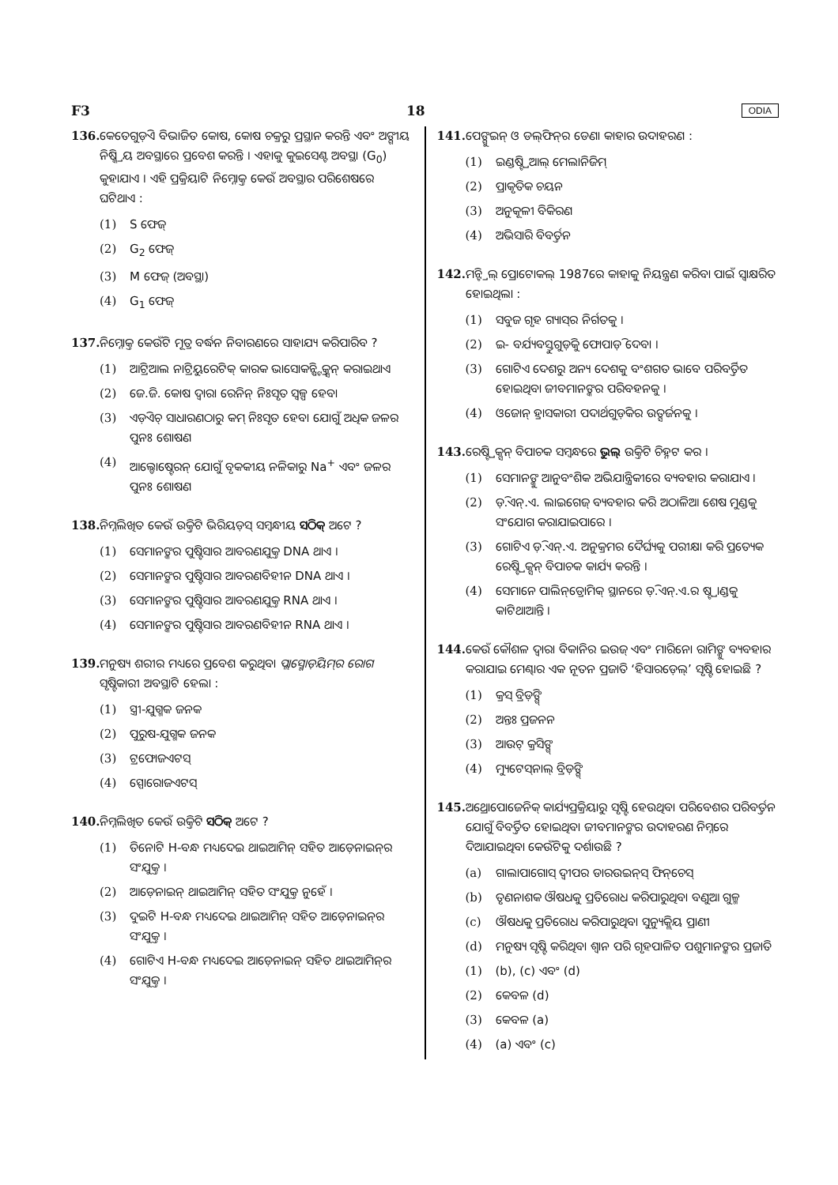F3 18 ODIA
136. କେତେଗୁଡ଼ିଏ ବିଭାଜିତ କୋଷ, କୋଷ ଚକ୍ରରୁ ପ୍ରସ୍ଥାନ କରନ୍ତି ଏବଂ ଅଙ୍ଗୀୟ ନିଷ୍କ୍ରିୟ ଅବସ୍ଥାରେ ପ୍ରବେଶ କରନ୍ତି । ଏହାକୁ କୁଇସେଣ୍ଟ ଅବସ୍ଥା (G<sub>0</sub>) କୁହାଯାଏ । ଏହି ପ୍ରକ୍ରିୟାଟି ନିମ୍ନୋକ୍ତ କେଉଁ ଅବସ୍ଥାର ପରିଶେଷରେ ଘଟିଥାଏ :
(1) S ଫେଜ୍
(2) G<sub>2</sub> ଫେଜ୍
(3) M ଫେଜ୍ (ଅବସ୍ଥା)
(4) G<sub>1</sub> ଫେଜ୍
137. ନିମ୍ନୋକ୍ତ କେଉଁଟି ମୂତ୍ର ବର୍ଦ୍ଧନ ନିବାରଣରେ ସାହାଯ୍ୟ କରିପାରିବ ?
(1) ଆଟ୍ରିଆଲ ନାଟ୍ରିୟୁରେଟିକ୍ କାରକ ଭାସୋକନ୍ଷ୍ଟ୍ରିକ୍ସନ୍ କରାଇଥାଏ
(2) ଜେ.ଜି. କୋଷ ଦ୍ୱାରା ରେନିନ୍ ନିଃସୃତ ସ୍ୱଳ୍ପ ହେବା
(3) ଏଡ଼ିଏଚ୍ ସାଧାରଣଠାରୁ କମ୍ ନିଃସୃତ ହେବା ଯୋଗୁଁ ଅଧିକ ଜଳର ପୁନଃ ଶୋଷଣ
(4) ଆଲ୍ଡୋଷ୍ଟେରନ୍ ଯୋଗୁଁ ବୃକକୀୟ ନଳିକାରୁ Na<sup>+</sup> ଏବଂ ଜଳର ପୁନଃ ଶୋଷଣ
138. ନିମ୍ନଲିଖିତ କେଉଁ ଉକ୍ତିଟି ଭିରିୟଡ଼ସ୍ ସମ୍ବନ୍ଧୀୟ ସଠିକ୍ ଅଟେ ?
(1) ସେମାନଙ୍କର ପୁଷ୍ଟିସାର ଆବରଣଯୁକ୍ତ DNA ଥାଏ ।
(2) ସେମାନଙ୍କର ପୁଷ୍ଟିସାର ଆବରଣବିହୀନ DNA ଥାଏ ।
(3) ସେମାନଙ୍କର ପୁଷ୍ଟିସାର ଆବରଣଯୁକ୍ତ RNA ଥାଏ ।
(4) ସେମାନଙ୍କର ପୁଷ୍ଟିସାର ଆବରଣବିହୀନ RNA ଥାଏ ।
139. ମନୁଷ୍ୟ ଶରୀର ମଧ୍ୟରେ ପ୍ରବେଶ କରୁଥିବା ପ୍ଲାସ୍ମୋଡ଼ିୟମ୍‌ର ରୋଗ ସୃଷ୍ଟିକାରୀ ଅବସ୍ଥାଟି ହେଲା :
(1) ସ୍ତ୍ରୀ-ଯୁଗ୍ମକ ଜନକ
(2) ପୁରୁଷ-ଯୁଗ୍ମକ ଜନକ
(3) ଟ୍ରଫୋଜଏଟସ୍
(4) ସ୍ପୋରୋଜଏଟସ୍
140. ନିମ୍ନଲିଖିତ କେଉଁ ଉକ୍ତିଟି ସଠିକ୍ ଅଟେ ?
(1) ତିନୋଟି H-ବନ୍ଧ ମଧ୍ୟଦେଇ ଥାଇଆମିନ୍ ସହିତ ଆଡ଼େନାଇନ୍‌ର ସଂଯୁକ୍ତ ।
(2) ଆଡ଼େନାଇନ୍ ଥାଇଆମିନ୍ ସହିତ ସଂଯୁକ୍ତ ନୁହେଁ ।
(3) ଦୁଇଟି H-ବନ୍ଧ ମଧ୍ୟଦେଇ ଥାଇଆମିନ୍ ସହିତ ଆଡ଼େନାଇନ୍‌ର ସଂଯୁକ୍ତ ।
(4) ଗୋଟିଏ H-ବନ୍ଧ ମଧ୍ୟଦେଇ ଆଡ଼େନାଇନ୍ ସହିତ ଥାଇଆମିନ୍‌ର ସଂଯୁକ୍ତ ।
141. ପେଙ୍ଗୁଇନ୍ ଓ ଡଲ୍‌ଫିନ୍‌ର ଡେଣା କାହାର ଉଦାହରଣ :
(1) ଇଣ୍ଡଷ୍ଟ୍ରିଆଲ୍ ମେଲାନିଜିମ୍
(2) ପ୍ରାକୃତିକ ଚୟନ
(3) ଅନୁକୂଳୀ ବିକିରଣ
(4) ଅଭିସାରି ବିବର୍ତ୍ତନ
142. ମନ୍ଟ୍ରିଲ୍ ପ୍ରୋଟୋକଲ୍ 1987ରେ କାହାକୁ ନିୟନ୍ତ୍ରଣ କରିବା ପାଇଁ ସ୍ୱାକ୍ଷରିତ ହୋଇଥିଲା :
(1) ସବୁଜ ଗୃହ ଗ୍ୟାସ୍‌ର ନିର୍ଗତକୁ ।
(2) ଇ- ବର୍ଯ୍ୟବସ୍ତୁଗୁଡ଼ିକୁ ଫୋପାଡ଼ି ଦେବା ।
(3) ଗୋଟିଏ ଦେଶରୁ ଅନ୍ୟ ଦେଶକୁ ବଂଶଗତ ଭାବେ ପରିବର୍ତ୍ତିତ ହୋଇଥିବା ଜୀବମାନଙ୍କର ପରିବହନକୁ ।
(4) ଓଜୋନ୍ ହ୍ରାସକାରୀ ପଦାର୍ଥଗୁଡ଼ିକର ଉତ୍ସର୍ଜନକୁ ।
143. ରେଷ୍ଟ୍ରିକ୍ସନ୍ ବିପାଚକ ସମ୍ବନ୍ଧରେ ଭୁଲ୍ ଉକ୍ତିଟି ଚିହ୍ନଟ କର ।
(1) ସେମାନଙ୍କୁ ଆନୁବଂଶିକ ଅଭିଯାନ୍ତ୍ରିକୀରେ ବ୍ୟବହାର କରାଯାଏ ।
(2) ଡ଼ି.ଏନ୍.ଏ. ଲାଇଗେଜ୍ ବ୍ୟବହାର କରି ଅଠାଳିଆ ଶେଷ ମୁଣ୍ଡକୁ ସଂଯୋଗ କରାଯାଇପାରେ ।
(3) ଗୋଟିଏ ଡ଼ି.ଏନ୍.ଏ. ଅନୁକ୍ରମର ଦୈର୍ଘ୍ୟକୁ ପରୀକ୍ଷା କରି ପ୍ରତ୍ୟେକ ରେଷ୍ଟ୍ରିକ୍ସନ୍ ବିପାଚକ କାର୍ଯ୍ୟ କରନ୍ତି ।
(4) ସେମାନେ ପାଲିନ୍‌ଡ୍ରୋମିକ୍ ସ୍ଥାନରେ ଡ଼ି.ଏନ୍.ଏ.ର ଷ୍ଟ୍ରାଣ୍ଡକୁ କାଟିଥାଆନ୍ତି ।
144. କେଉଁ କୌଶଳ ଦ୍ୱାରା ବିକାନିର ଇଉଜ୍ ଏବଂ ମାରିନୋ ରାମିଙ୍କୁ ବ୍ୟବହାର କରାଯାଇ ମେଣ୍ଢାର ଏକ ନୂତନ ପ୍ରଜାତି ‘ହିସାରଡ଼େଲ୍’ ସୃଷ୍ଟି ହୋଇଛି ?
(1) କ୍ରସ୍ ବ୍ରିଡ଼ିଙ୍ଗ୍
(2) ଅନ୍ତଃ ପ୍ରଜନନ
(3) ଆଉଟ୍ କ୍ରସିଙ୍ଗ୍
(4) ମ୍ୟୁଟେସ୍‌ନାଲ୍ ବ୍ରିଡ଼ିଙ୍ଗ୍
145. ଅଥ୍ରୋପୋଜେନିକ୍ କାର୍ଯ୍ୟପ୍ରକ୍ରିୟାରୁ ସୃଷ୍ଟି ହେଉଥିବା ପରିବେଶର ପରିବର୍ତ୍ତନ ଯୋଗୁଁ ବିବର୍ତ୍ତିତ ହୋଇଥିବା ଜୀବମାନଙ୍କର ଉଦାହରଣ ନିମ୍ନରେ ଦିଆଯାଇଥିବା କେଉଁଟିକୁ ଦର୍ଶାଉଛି ?
(a) ଗାଲାପାଗୋସ୍ ଦ୍ୱୀପର ଡାରଉଇନ୍‌ସ୍ ଫିନ୍‌ଚେସ୍
(b) ତୃଣନାଶକ ଔଷଧକୁ ପ୍ରତିରୋଧ କରିପାରୁଥିବା ବଣୁଆ ଗୁଳ୍ମ
(c) ଔଷଧକୁ ପ୍ରତିରୋଧ କରିପାରୁଥିବା ସୁନ୍ୟୁକ୍ଲିୟ ପ୍ରାଣୀ
(d) ମନୁଷ୍ୟ ସୃଷ୍ଟି କରିଥିବା ଶ୍ୱାନ ପରି ଗୃହପାଳିତ ପଶୁମାନଙ୍କର ପ୍ରଜାତି
(1) (b), (c) ଏବଂ (d)
(2) କେବଳ (d)
(3) କେବଳ (a)
(4) (a) ଏବଂ (c)